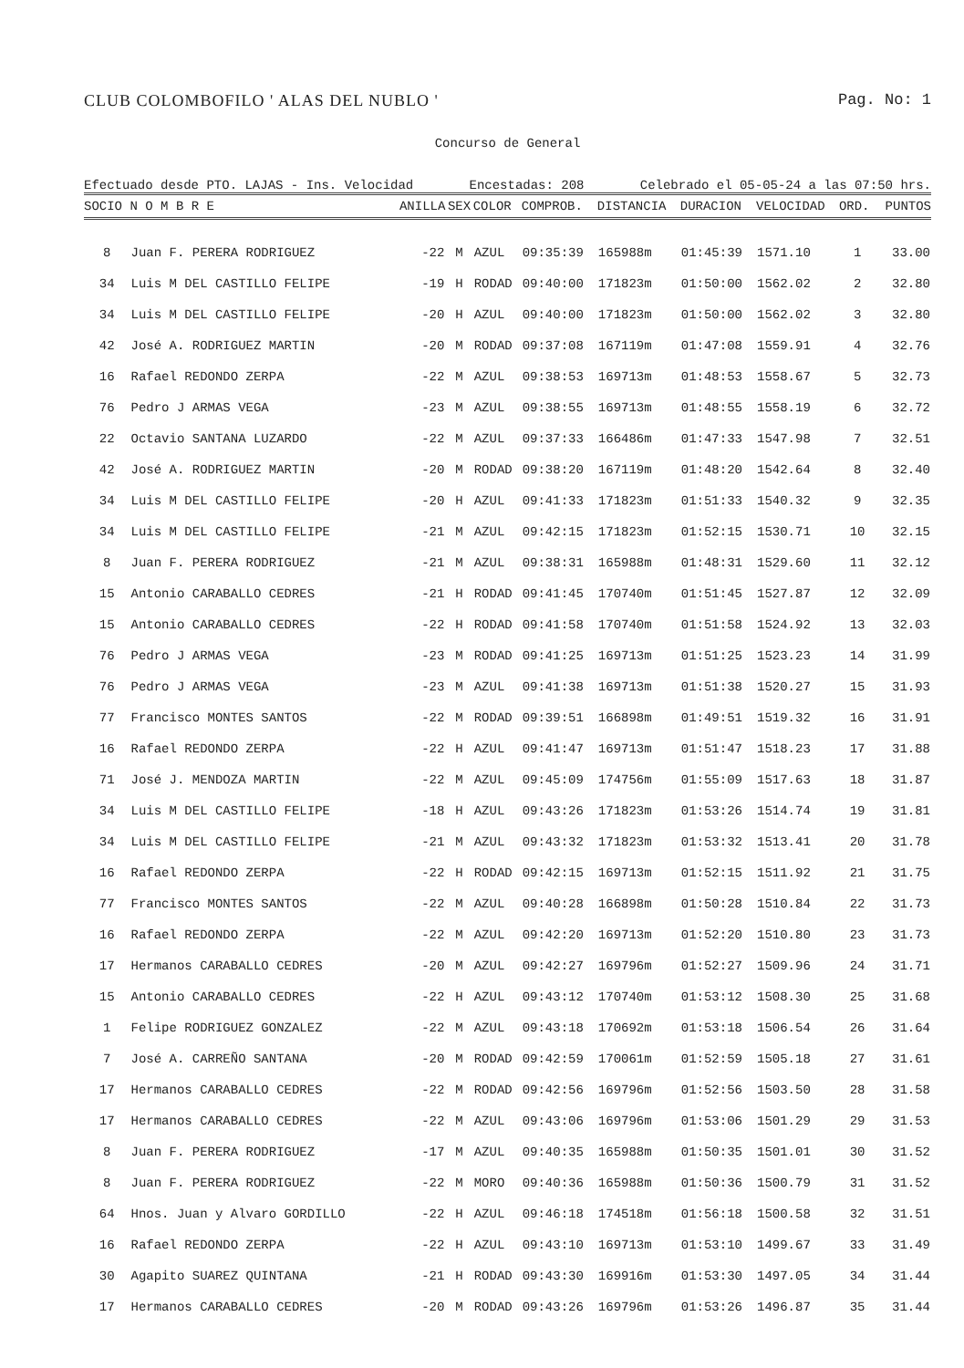CLUB COLOMBOFILO ' ALAS DEL NUBLO ' Pag. No: 1
Concurso de General
Efectuado desde PTO. LAJAS - Ins. Velocidad Encestadas: 208 Celebrado el 05-05-24 a las 07:50 hrs.
| SOCIO | N O M B R E | ANILLA | SEX | COLOR | COMPROB. | DISTANCIA | DURACION | VELOCIDAD | ORD. | PUNTOS |
| --- | --- | --- | --- | --- | --- | --- | --- | --- | --- | --- |
| 8 | Juan F. PERERA RODRIGUEZ | -22 | M | AZUL | 09:35:39 | 165988m | 01:45:39 | 1571.10 | 1 | 33.00 |
| 34 | Luis M DEL CASTILLO FELIPE | -19 | H | RODAD | 09:40:00 | 171823m | 01:50:00 | 1562.02 | 2 | 32.80 |
| 34 | Luis M DEL CASTILLO FELIPE | -20 | H | AZUL | 09:40:00 | 171823m | 01:50:00 | 1562.02 | 3 | 32.80 |
| 42 | José A. RODRIGUEZ MARTIN | -20 | M | RODAD | 09:37:08 | 167119m | 01:47:08 | 1559.91 | 4 | 32.76 |
| 16 | Rafael REDONDO ZERPA | -22 | M | AZUL | 09:38:53 | 169713m | 01:48:53 | 1558.67 | 5 | 32.73 |
| 76 | Pedro J ARMAS VEGA | -23 | M | AZUL | 09:38:55 | 169713m | 01:48:55 | 1558.19 | 6 | 32.72 |
| 22 | Octavio SANTANA LUZARDO | -22 | M | AZUL | 09:37:33 | 166486m | 01:47:33 | 1547.98 | 7 | 32.51 |
| 42 | José A. RODRIGUEZ MARTIN | -20 | M | RODAD | 09:38:20 | 167119m | 01:48:20 | 1542.64 | 8 | 32.40 |
| 34 | Luis M DEL CASTILLO FELIPE | -20 | H | AZUL | 09:41:33 | 171823m | 01:51:33 | 1540.32 | 9 | 32.35 |
| 34 | Luis M DEL CASTILLO FELIPE | -21 | M | AZUL | 09:42:15 | 171823m | 01:52:15 | 1530.71 | 10 | 32.15 |
| 8 | Juan F. PERERA RODRIGUEZ | -21 | M | AZUL | 09:38:31 | 165988m | 01:48:31 | 1529.60 | 11 | 32.12 |
| 15 | Antonio CARABALLO CEDRES | -21 | H | RODAD | 09:41:45 | 170740m | 01:51:45 | 1527.87 | 12 | 32.09 |
| 15 | Antonio CARABALLO CEDRES | -22 | H | RODAD | 09:41:58 | 170740m | 01:51:58 | 1524.92 | 13 | 32.03 |
| 76 | Pedro J ARMAS VEGA | -23 | M | RODAD | 09:41:25 | 169713m | 01:51:25 | 1523.23 | 14 | 31.99 |
| 76 | Pedro J ARMAS VEGA | -23 | M | AZUL | 09:41:38 | 169713m | 01:51:38 | 1520.27 | 15 | 31.93 |
| 77 | Francisco MONTES SANTOS | -22 | M | RODAD | 09:39:51 | 166898m | 01:49:51 | 1519.32 | 16 | 31.91 |
| 16 | Rafael REDONDO ZERPA | -22 | H | AZUL | 09:41:47 | 169713m | 01:51:47 | 1518.23 | 17 | 31.88 |
| 71 | José J. MENDOZA MARTIN | -22 | M | AZUL | 09:45:09 | 174756m | 01:55:09 | 1517.63 | 18 | 31.87 |
| 34 | Luis M DEL CASTILLO FELIPE | -18 | H | AZUL | 09:43:26 | 171823m | 01:53:26 | 1514.74 | 19 | 31.81 |
| 34 | Luis M DEL CASTILLO FELIPE | -21 | M | AZUL | 09:43:32 | 171823m | 01:53:32 | 1513.41 | 20 | 31.78 |
| 16 | Rafael REDONDO ZERPA | -22 | H | RODAD | 09:42:15 | 169713m | 01:52:15 | 1511.92 | 21 | 31.75 |
| 77 | Francisco MONTES SANTOS | -22 | M | AZUL | 09:40:28 | 166898m | 01:50:28 | 1510.84 | 22 | 31.73 |
| 16 | Rafael REDONDO ZERPA | -22 | M | AZUL | 09:42:20 | 169713m | 01:52:20 | 1510.80 | 23 | 31.73 |
| 17 | Hermanos CARABALLO CEDRES | -20 | M | AZUL | 09:42:27 | 169796m | 01:52:27 | 1509.96 | 24 | 31.71 |
| 15 | Antonio CARABALLO CEDRES | -22 | H | AZUL | 09:43:12 | 170740m | 01:53:12 | 1508.30 | 25 | 31.68 |
| 1 | Felipe RODRIGUEZ GONZALEZ | -22 | M | AZUL | 09:43:18 | 170692m | 01:53:18 | 1506.54 | 26 | 31.64 |
| 7 | José A. CARREÑO SANTANA | -20 | M | RODAD | 09:42:59 | 170061m | 01:52:59 | 1505.18 | 27 | 31.61 |
| 17 | Hermanos CARABALLO CEDRES | -22 | M | RODAD | 09:42:56 | 169796m | 01:52:56 | 1503.50 | 28 | 31.58 |
| 17 | Hermanos CARABALLO CEDRES | -22 | M | AZUL | 09:43:06 | 169796m | 01:53:06 | 1501.29 | 29 | 31.53 |
| 8 | Juan F. PERERA RODRIGUEZ | -17 | M | AZUL | 09:40:35 | 165988m | 01:50:35 | 1501.01 | 30 | 31.52 |
| 8 | Juan F. PERERA RODRIGUEZ | -22 | M | MORO | 09:40:36 | 165988m | 01:50:36 | 1500.79 | 31 | 31.52 |
| 64 | Hnos. Juan y Alvaro GORDILLO | -22 | H | AZUL | 09:46:18 | 174518m | 01:56:18 | 1500.58 | 32 | 31.51 |
| 16 | Rafael REDONDO ZERPA | -22 | H | AZUL | 09:43:10 | 169713m | 01:53:10 | 1499.67 | 33 | 31.49 |
| 30 | Agapito SUAREZ QUINTANA | -21 | H | RODAD | 09:43:30 | 169916m | 01:53:30 | 1497.05 | 34 | 31.44 |
| 17 | Hermanos CARABALLO CEDRES | -20 | M | RODAD | 09:43:26 | 169796m | 01:53:26 | 1496.87 | 35 | 31.44 |